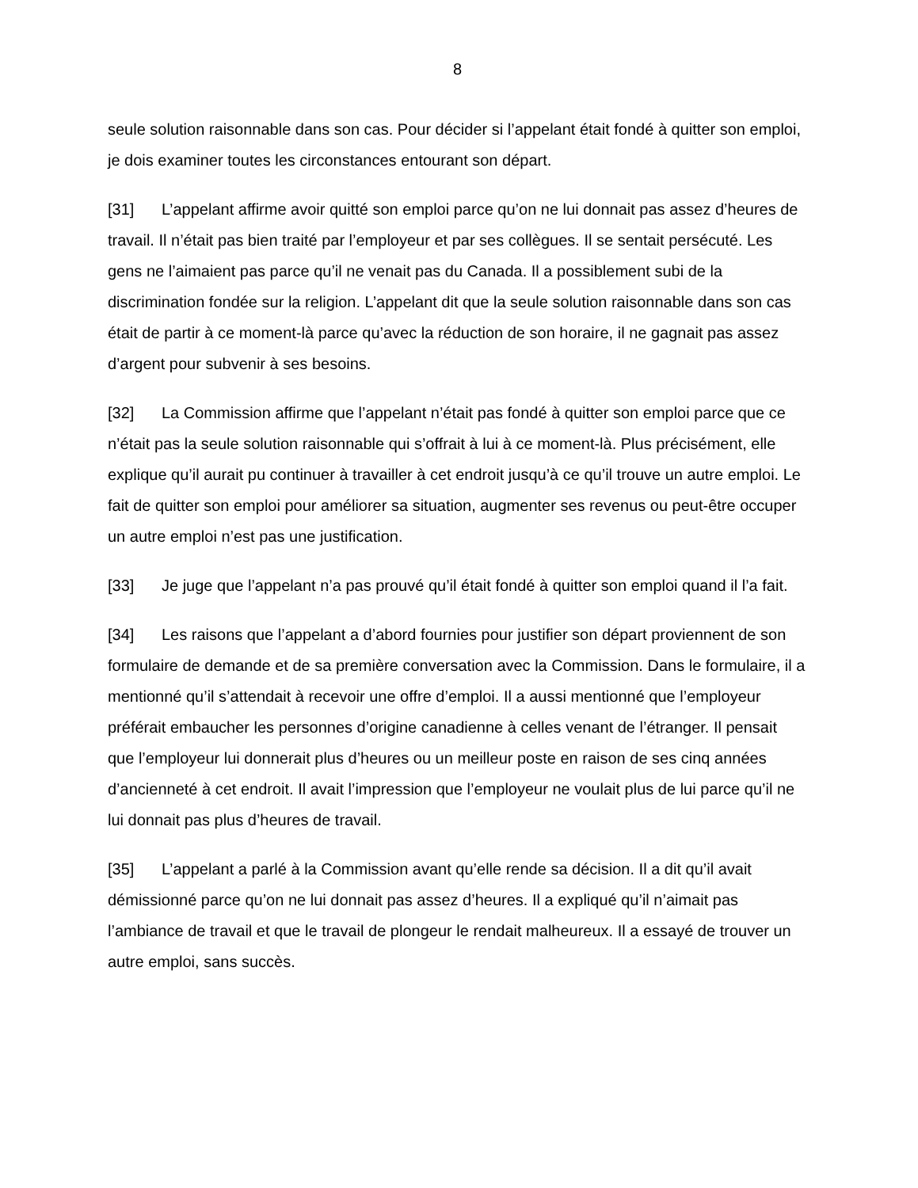8
seule solution raisonnable dans son cas. Pour décider si l’appelant était fondé à quitter son emploi, je dois examiner toutes les circonstances entourant son départ.
[31] L’appelant affirme avoir quitté son emploi parce qu’on ne lui donnait pas assez d’heures de travail. Il n’était pas bien traité par l’employeur et par ses collègues. Il se sentait persécuté. Les gens ne l’aimaient pas parce qu’il ne venait pas du Canada. Il a possiblement subi de la discrimination fondée sur la religion. L’appelant dit que la seule solution raisonnable dans son cas était de partir à ce moment-là parce qu’avec la réduction de son horaire, il ne gagnait pas assez d’argent pour subvenir à ses besoins.
[32] La Commission affirme que l’appelant n’était pas fondé à quitter son emploi parce que ce n’était pas la seule solution raisonnable qui s’offrait à lui à ce moment-là. Plus précisément, elle explique qu’il aurait pu continuer à travailler à cet endroit jusqu’à ce qu’il trouve un autre emploi. Le fait de quitter son emploi pour améliorer sa situation, augmenter ses revenus ou peut-être occuper un autre emploi n’est pas une justification.
[33] Je juge que l’appelant n’a pas prouvé qu’il était fondé à quitter son emploi quand il l’a fait.
[34] Les raisons que l’appelant a d’abord fournies pour justifier son départ proviennent de son formulaire de demande et de sa première conversation avec la Commission. Dans le formulaire, il a mentionné qu’il s’attendait à recevoir une offre d’emploi. Il a aussi mentionné que l’employeur préférait embaucher les personnes d’origine canadienne à celles venant de l’étranger. Il pensait que l’employeur lui donnerait plus d’heures ou un meilleur poste en raison de ses cinq années d’ancienneté à cet endroit. Il avait l’impression que l’employeur ne voulait plus de lui parce qu’il ne lui donnait pas plus d’heures de travail.
[35] L’appelant a parlé à la Commission avant qu’elle rende sa décision. Il a dit qu’il avait démissionné parce qu’on ne lui donnait pas assez d’heures. Il a expliqué qu’il n’aimait pas l’ambiance de travail et que le travail de plongeur le rendait malheureux. Il a essayé de trouver un autre emploi, sans succès.